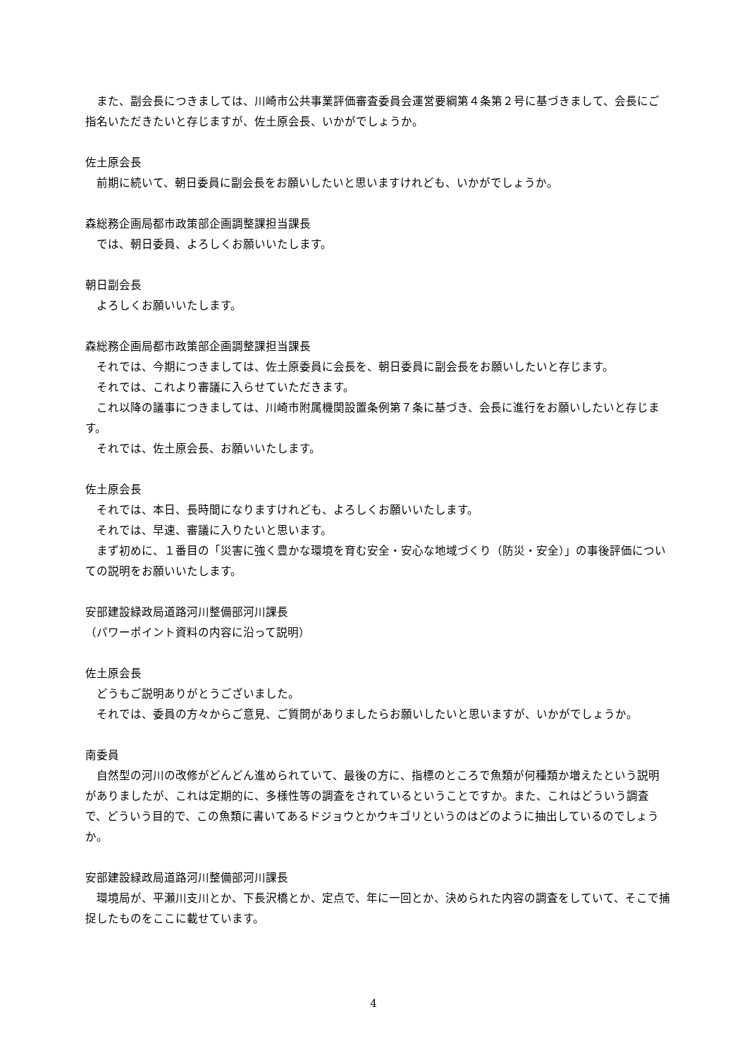また、副会長につきましては、川崎市公共事業評価審査委員会運営要綱第４条第２号に基づきまして、会長にご指名いただきたいと存じますが、佐土原会長、いかがでしょうか。
佐土原会長
前期に続いて、朝日委員に副会長をお願いしたいと思いますけれども、いかがでしょうか。
森総務企画局都市政策部企画調整課担当課長
では、朝日委員、よろしくお願いいたします。
朝日副会長
よろしくお願いいたします。
森総務企画局都市政策部企画調整課担当課長
それでは、今期につきましては、佐土原委員に会長を、朝日委員に副会長をお願いしたいと存じます。
それでは、これより審議に入らせていただきます。
これ以降の議事につきましては、川崎市附属機関設置条例第７条に基づき、会長に進行をお願いしたいと存じます。
それでは、佐土原会長、お願いいたします。
佐土原会長
それでは、本日、長時間になりますけれども、よろしくお願いいたします。
それでは、早速、審議に入りたいと思います。
まず初めに、１番目の「災害に強く豊かな環境を育む安全・安心な地域づくり（防災・安全）」の事後評価についての説明をお願いいたします。
安部建設緑政局道路河川整備部河川課長
（パワーポイント資料の内容に沿って説明）
佐土原会長
どうもご説明ありがとうございました。
それでは、委員の方々からご意見、ご質問がありましたらお願いしたいと思いますが、いかがでしょうか。
南委員
自然型の河川の改修がどんどん進められていて、最後の方に、指標のところで魚類が何種類か増えたという説明がありましたが、これは定期的に、多様性等の調査をされているということですか。また、これはどういう調査で、どういう目的で、この魚類に書いてあるドジョウとかウキゴリというのはどのように抽出しているのでしょうか。
安部建設緑政局道路河川整備部河川課長
環境局が、平瀬川支川とか、下長沢橋とか、定点で、年に一回とか、決められた内容の調査をしていて、そこで捕捉したものをここに載せています。
4